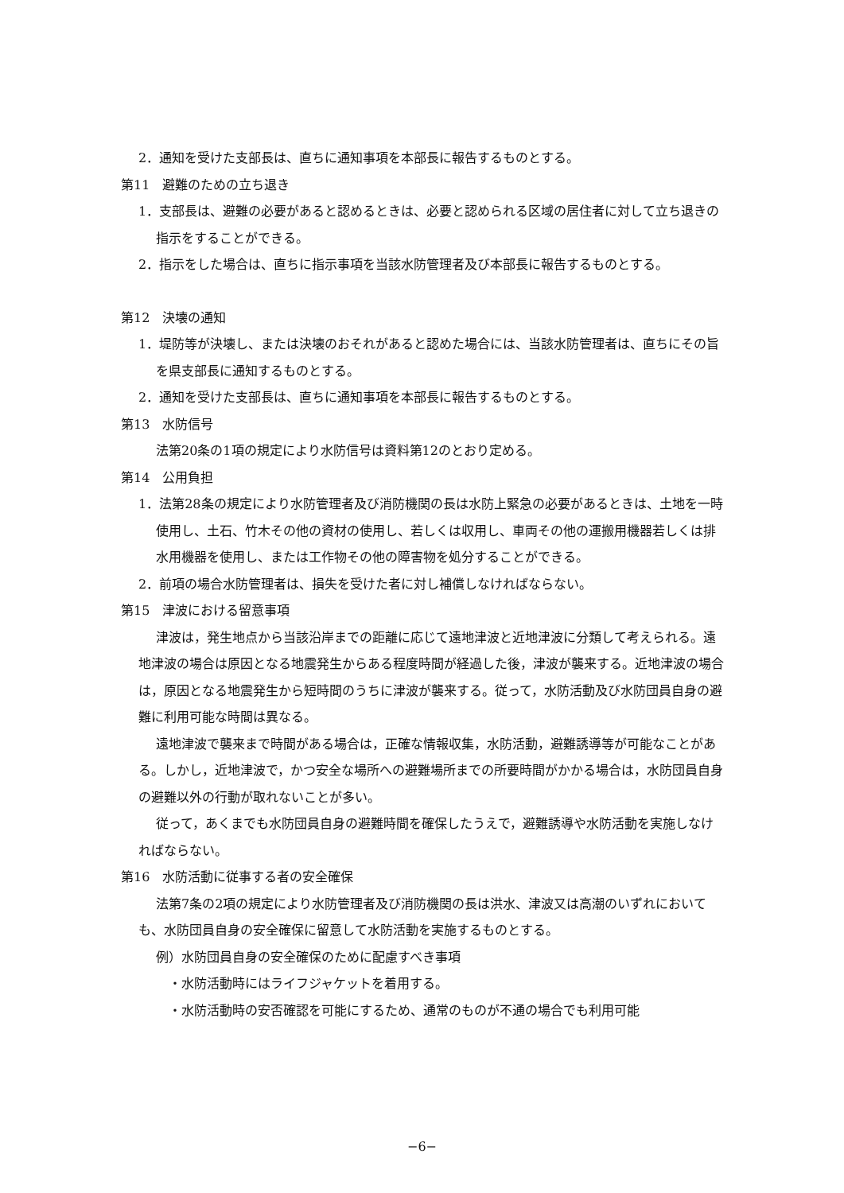2．通知を受けた支部長は、直ちに通知事項を本部長に報告するものとする。
第11　避難のための立ち退き
1．支部長は、避難の必要があると認めるときは、必要と認められる区域の居住者に対して立ち退きの指示をすることができる。
2．指示をした場合は、直ちに指示事項を当該水防管理者及び本部長に報告するものとする。
第12　決壊の通知
1．堤防等が決壊し、または決壊のおそれがあると認めた場合には、当該水防管理者は、直ちにその旨を県支部長に通知するものとする。
2．通知を受けた支部長は、直ちに通知事項を本部長に報告するものとする。
第13　水防信号
法第20条の1項の規定により水防信号は資料第12のとおり定める。
第14　公用負担
1．法第28条の規定により水防管理者及び消防機関の長は水防上緊急の必要があるときは、土地を一時使用し、土石、竹木その他の資材の使用し、若しくは収用し、車両その他の運搬用機器若しくは排水用機器を使用し、または工作物その他の障害物を処分することができる。
2．前項の場合水防管理者は、損失を受けた者に対し補償しなければならない。
第15　津波における留意事項
津波は，発生地点から当該沿岸までの距離に応じて遠地津波と近地津波に分類して考えられる。遠地津波の場合は原因となる地震発生からある程度時間が経過した後，津波が襲来する。近地津波の場合は，原因となる地震発生から短時間のうちに津波が襲来する。従って，水防活動及び水防団員自身の避難に利用可能な時間は異なる。
遠地津波で襲来まで時間がある場合は，正確な情報収集，水防活動，避難誘導等が可能なことがある。しかし，近地津波で，かつ安全な場所への避難場所までの所要時間がかかる場合は，水防団員自身の避難以外の行動が取れないことが多い。
従って，あくまでも水防団員自身の避難時間を確保したうえで，避難誘導や水防活動を実施しなければならない。
第16　水防活動に従事する者の安全確保
法第7条の2項の規定により水防管理者及び消防機関の長は洪水、津波又は高潮のいずれにおいても、水防団員自身の安全確保に留意して水防活動を実施するものとする。
例）水防団員自身の安全確保のために配慮すべき事項
・水防活動時にはライフジャケットを着用する。
・水防活動時の安否確認を可能にするため、通常のものが不通の場合でも利用可能
−6−